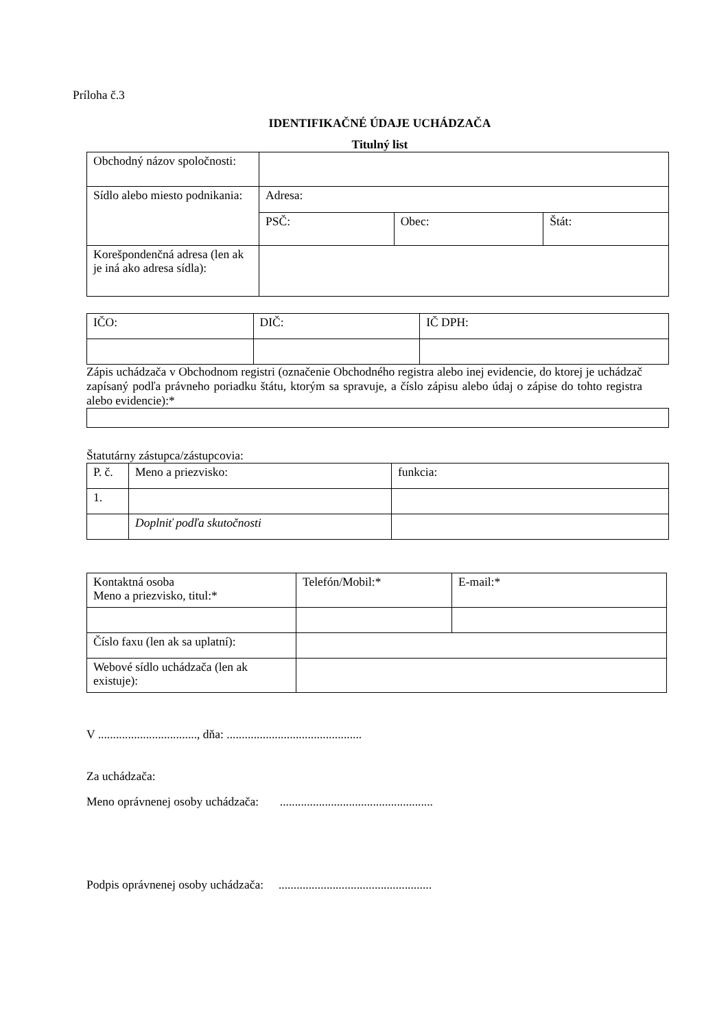Príloha č.3
IDENTIFIKAČNÉ ÚDAJE UCHÁDZAČA
Titulný list
| Obchodný názov spoločnosti: | | | |
| Sídlo alebo miesto podnikania: | Adresa: | | |
| | PSČ: | Obec: | Štát: |
| Korešpondenčná adresa (len ak je iná ako adresa sídla): | | | |
| IČO: | DIČ: | IČ DPH: |
Zápis uchádzača v Obchodnom registri (označenie Obchodného registra alebo inej evidencie, do ktorej je uchádzač zapísaný podľa právneho poriadku štátu, ktorým sa spravuje, a číslo zápisu alebo údaj o zápise do tohto registra alebo evidencie):*
Štatutárny zástupca/zástupcovia:
| P. č. | Meno a priezvisko: | funkcia: |
| 1. | | |
| | Doplniť podľa skutočnosti | |
| Kontaktná osoba Meno a priezvisko, titul:* | Telefón/Mobil:* | E-mail:* |
| Číslo faxu (len ak sa uplatní): | | |
| Webové sídlo uchádzača (len ak existuje): | | |
V ................................., dňa: .............................................
Za uchádzača:
Meno oprávnenej osoby uchádzača: ...................................................
Podpis oprávnenej osoby uchádzača: ...................................................